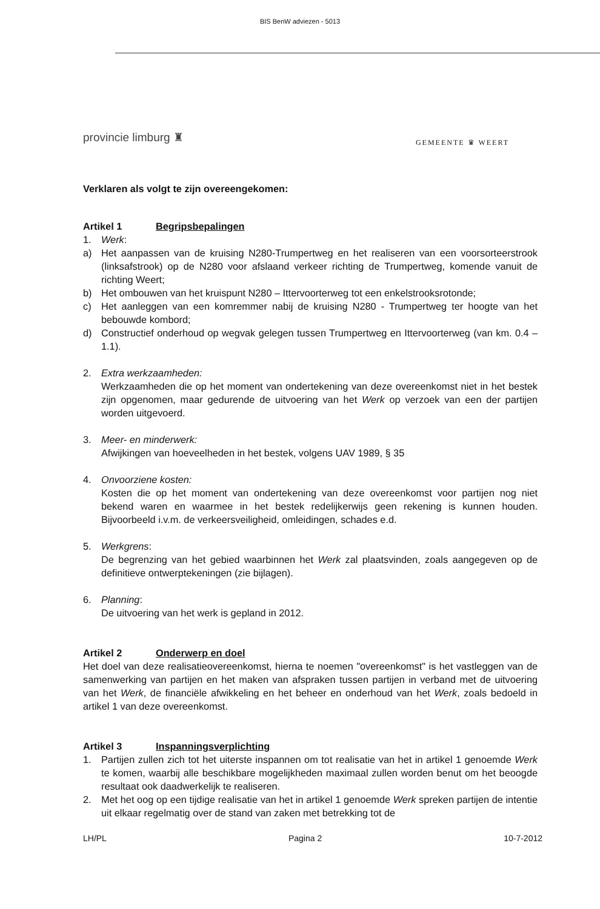BIS BenW adviezen - 5013
provincie limburg ♜
GEMEENTE ♛ WEERT
Verklaren als volgt te zijn overeengekomen:
Artikel 1 Begripsbepalingen
1. Werk:
a) Het aanpassen van de kruising N280-Trumpertweg en het realiseren van een voorsorteerstrook (linksafstrook) op de N280 voor afslaand verkeer richting de Trumpertweg, komende vanuit de richting Weert;
b) Het ombouwen van het kruispunt N280 – Ittervoorterweg tot een enkelstrooksrotonde;
c) Het aanleggen van een komremmer nabij de kruising N280 - Trumpertweg ter hoogte van het bebouwde kombord;
d) Constructief onderhoud op wegvak gelegen tussen Trumpertweg en Ittervoorterweg (van km. 0.4 – 1.1).
2. Extra werkzaamheden:
Werkzaamheden die op het moment van ondertekening van deze overeenkomst niet in het bestek zijn opgenomen, maar gedurende de uitvoering van het Werk op verzoek van een der partijen worden uitgevoerd.
3. Meer- en minderwerk:
Afwijkingen van hoeveelheden in het bestek, volgens UAV 1989, § 35
4. Onvoorziene kosten:
Kosten die op het moment van ondertekening van deze overeenkomst voor partijen nog niet bekend waren en waarmee in het bestek redelijkerwijs geen rekening is kunnen houden. Bijvoorbeeld i.v.m. de verkeersveiligheid, omleidingen, schades e.d.
5. Werkgrens:
De begrenzing van het gebied waarbinnen het Werk zal plaatsvinden, zoals aangegeven op de definitieve ontwerptekeningen (zie bijlagen).
6. Planning:
De uitvoering van het werk is gepland in 2012.
Artikel 2 Onderwerp en doel
Het doel van deze realisatieovereenkomst, hierna te noemen "overeenkomst" is het vastleggen van de samenwerking van partijen en het maken van afspraken tussen partijen in verband met de uitvoering van het Werk, de financiële afwikkeling en het beheer en onderhoud van het Werk, zoals bedoeld in artikel 1 van deze overeenkomst.
Artikel 3 Inspanningsverplichting
1. Partijen zullen zich tot het uiterste inspannen om tot realisatie van het in artikel 1 genoemde Werk te komen, waarbij alle beschikbare mogelijkheden maximaal zullen worden benut om het beoogde resultaat ook daadwerkelijk te realiseren.
2. Met het oog op een tijdige realisatie van het in artikel 1 genoemde Werk spreken partijen de intentie uit elkaar regelmatig over de stand van zaken met betrekking tot de
LH/PL Pagina 2 10-7-2012